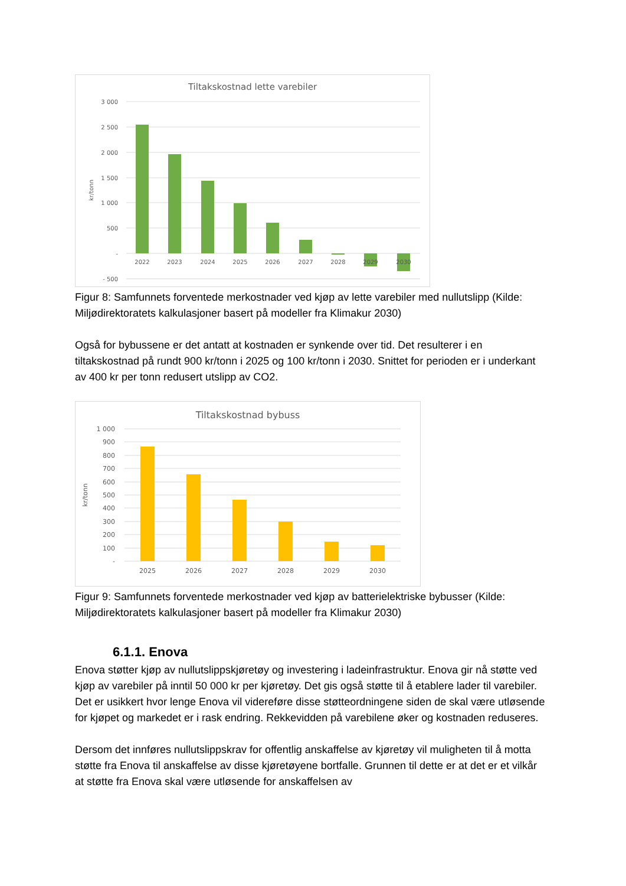Tiltakskostnad lette varebiler
3 000
2 500
2 000
1 500
1 000
500
-
- 500
kr/tonn
2022
2023
2024
2025
2026
2027
2028
2029
2030
Figur 8: Samfunnets forventede merkostnader ved kjøp av lette varebiler med nullutslipp (Kilde: Miljødirektoratets kalkulasjoner basert på modeller fra Klimakur 2030)
Også for bybussene er det antatt at kostnaden er synkende over tid. Det resulterer i en tiltakskostnad på rundt 900 kr/tonn i 2025 og 100 kr/tonn i 2030. Snittet for perioden er i underkant av 400 kr per tonn redusert utslipp av CO2.
Tiltakskostnad bybuss
1 000
900
800
700
600
500
400
300
200
100
-
kr/tonn
2025
2026
2027
2028
2029
2030
Figur 9: Samfunnets forventede merkostnader ved kjøp av batterielektriske bybusser (Kilde: Miljødirektoratets kalkulasjoner basert på modeller fra Klimakur 2030)
6.1.1. Enova
Enova støtter kjøp av nullutslippskjøretøy og investering i ladeinfrastruktur. Enova gir nå støtte ved kjøp av varebiler på inntil 50 000 kr per kjøretøy. Det gis også støtte til å etablere lader til varebiler. Det er usikkert hvor lenge Enova vil videreføre disse støtteordningene siden de skal være utløsende for kjøpet og markedet er i rask endring. Rekkevidden på varebilene øker og kostnaden reduseres.
Dersom det innføres nullutslippskrav for offentlig anskaffelse av kjøretøy vil muligheten til å motta støtte fra Enova til anskaffelse av disse kjøretøyene bortfalle. Grunnen til dette er at det er et vilkår at støtte fra Enova skal være utløsende for anskaffelsen av